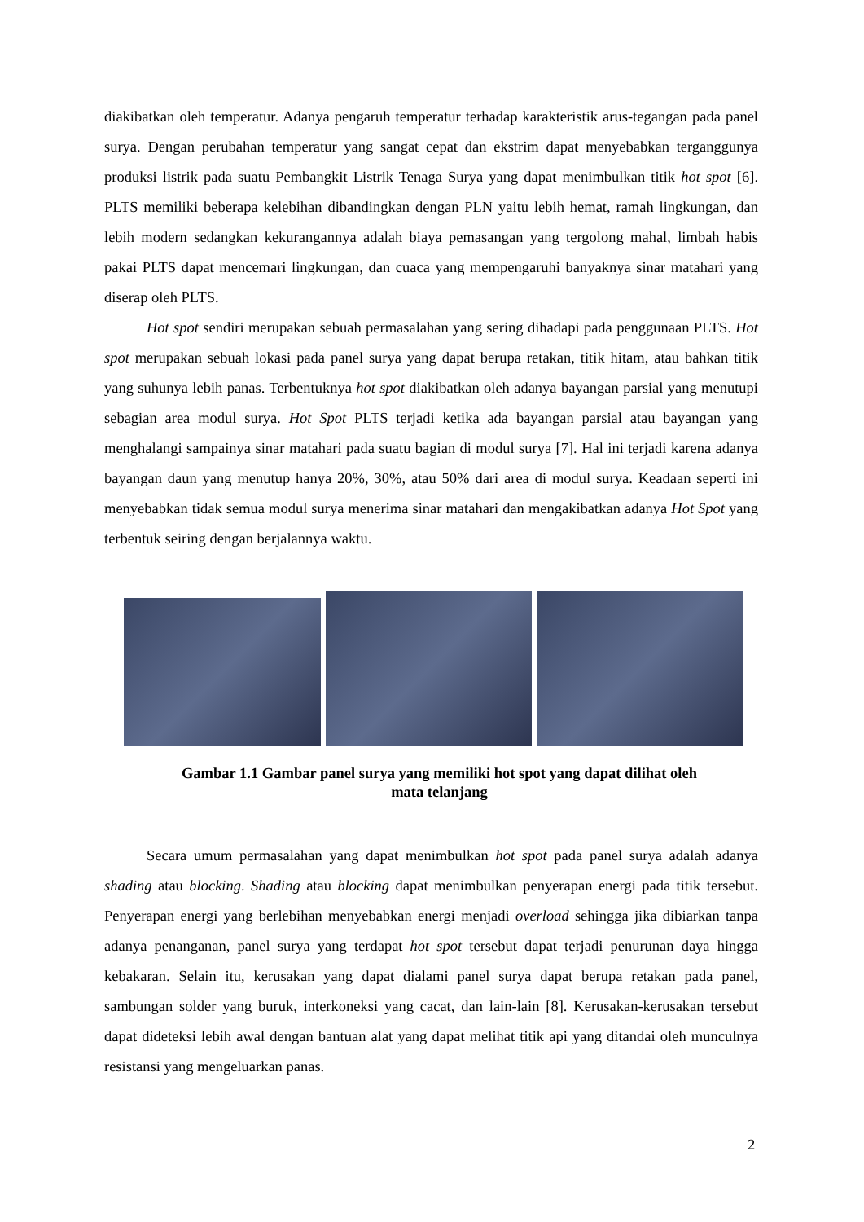diakibatkan oleh temperatur. Adanya pengaruh temperatur terhadap karakteristik arus-tegangan pada panel surya. Dengan perubahan temperatur yang sangat cepat dan ekstrim dapat menyebabkan terganggunya produksi listrik pada suatu Pembangkit Listrik Tenaga Surya yang dapat menimbulkan titik hot spot [6]. PLTS memiliki beberapa kelebihan dibandingkan dengan PLN yaitu lebih hemat, ramah lingkungan, dan lebih modern sedangkan kekurangannya adalah biaya pemasangan yang tergolong mahal, limbah habis pakai PLTS dapat mencemari lingkungan, dan cuaca yang mempengaruhi banyaknya sinar matahari yang diserap oleh PLTS.
Hot spot sendiri merupakan sebuah permasalahan yang sering dihadapi pada penggunaan PLTS. Hot spot merupakan sebuah lokasi pada panel surya yang dapat berupa retakan, titik hitam, atau bahkan titik yang suhunya lebih panas. Terbentuknya hot spot diakibatkan oleh adanya bayangan parsial yang menutupi sebagian area modul surya. Hot Spot PLTS terjadi ketika ada bayangan parsial atau bayangan yang menghalangi sampainya sinar matahari pada suatu bagian di modul surya [7]. Hal ini terjadi karena adanya bayangan daun yang menutup hanya 20%, 30%, atau 50% dari area di modul surya. Keadaan seperti ini menyebabkan tidak semua modul surya menerima sinar matahari dan mengakibatkan adanya Hot Spot yang terbentuk seiring dengan berjalannya waktu.
Gambar 1.1 Gambar panel surya yang memiliki hot spot yang dapat dilihat oleh
mata telanjang
Secara umum permasalahan yang dapat menimbulkan hot spot pada panel surya adalah adanya shading atau blocking. Shading atau blocking dapat menimbulkan penyerapan energi pada titik tersebut. Penyerapan energi yang berlebihan menyebabkan energi menjadi overload sehingga jika dibiarkan tanpa adanya penanganan, panel surya yang terdapat hot spot tersebut dapat terjadi penurunan daya hingga kebakaran. Selain itu, kerusakan yang dapat dialami panel surya dapat berupa retakan pada panel, sambungan solder yang buruk, interkoneksi yang cacat, dan lain-lain [8]. Kerusakan-kerusakan tersebut dapat dideteksi lebih awal dengan bantuan alat yang dapat melihat titik api yang ditandai oleh munculnya resistansi yang mengeluarkan panas.
2